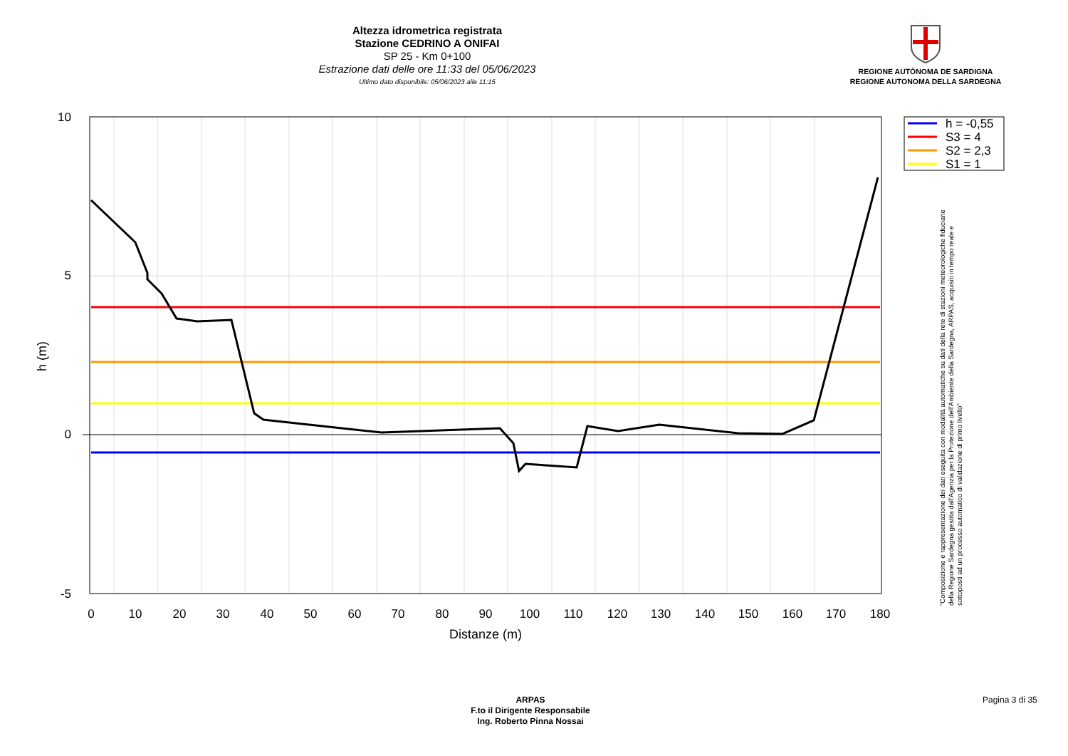Altezza idrometrica registrata
Stazione CEDRINO A ONIFAI
SP 25 - Km 0+100
Estrazione dati delle ore 11:33 del 05/06/2023
Ultimo dato disponibile: 05/06/2023 alle 11:15
REGIONE AUTÒNOMA DE SARDIGNA
REGIONE AUTONOMA DELLA SARDEGNA
10
5
0
-5
0
10
20
30
40
50
60
70
80
90
100
110
120
130
140
150
160
170
180
Distanze (m)
h (m)
h = -0,55
S3 = 4
S2 = 2,3
S1 = 1
"Composizione e rappresentazione dei dati eseguita con modalità automatiche su dati della rete di stazioni meteorologiche fiduciarie della Regione Sardegna gestita dall'Agenzia per la Protezione dell'Ambiente della Sardegna, ARPAS, acquisiti in tempo reale e sottoposti ad un processo automatico di validazione di primo livello"
ARPAS
F.to il Dirigente Responsabile
Ing. Roberto Pinna Nossai
Pagina 3 di 35